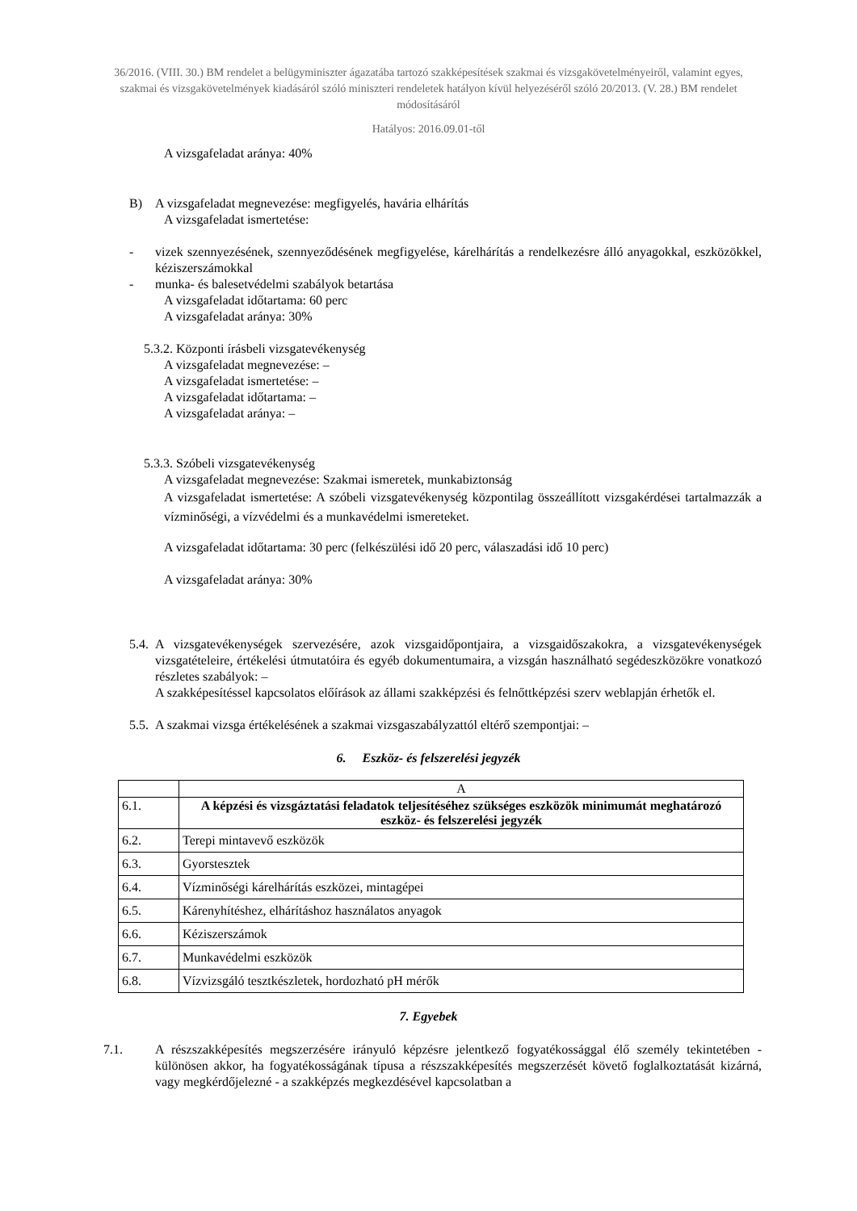36/2016. (VIII. 30.) BM rendelet a belügyminiszter ágazatába tartozó szakképesítések szakmai és vizsgakövetelményeiről, valamint egyes, szakmai és vizsgakövetelmények kiadásáról szóló miniszteri rendeletek hatályon kívül helyezéséről szóló 20/2013. (V. 28.) BM rendelet módosításáról
Hatályos: 2016.09.01-től
A vizsgafeladat aránya: 40%
B) A vizsgafeladat megnevezése: megfigyelés, havária elhárítás
A vizsgafeladat ismertetése:
- vizek szennyezésének, szennyeződésének megfigyelése, kárelhárítás a rendelkezésre álló anyagokkal, eszközökkel, kéziszerszámokkal
- munka- és balesetvédelmi szabályok betartása
A vizsgafeladat időtartama: 60 perc
A vizsgafeladat aránya: 30%
5.3.2. Központi írásbeli vizsgatevékenység
A vizsgafeladat megnevezése: –
A vizsgafeladat ismertetése: –
A vizsgafeladat időtartama: –
A vizsgafeladat aránya: –
5.3.3. Szóbeli vizsgatevékenység
A vizsgafeladat megnevezése: Szakmai ismeretek, munkabiztonság
A vizsgafeladat ismertetése: A szóbeli vizsgatevékenység központilag összeállított vizsgakérdései tartalmazzák a vízminőségi, a vízvédelmi és a munkavédelmi ismereteket.
A vizsgafeladat időtartama: 30 perc (felkészülési idő 20 perc, válaszadási idő 10 perc)
A vizsgafeladat aránya: 30%
5.4. A vizsgatevékenységek szervezésére, azok vizsgaidőpontjaira, a vizsgaidőszakokra, a vizsgatevékenységek vizsgatételeire, értékelési útmutatóira és egyéb dokumentumaira, a vizsgán használható segédeszközökre vonatkozó részletes szabályok: –
A szakképesítéssel kapcsolatos előírások az állami szakképzési és felnőttképzési szerv weblapján érhetők el.
5.5. A szakmai vizsga értékelésének a szakmai vizsgaszabályzattól eltérő szempontjai: –
6. Eszköz- és felszerelési jegyzék
| | A |
| 6.1. | A képzési és vizsgáztatási feladatok teljesítéséhez szükséges eszközök minimumát meghatározó eszköz- és felszerelési jegyzék |
| 6.2. | Terepi mintavevő eszközök |
| 6.3. | Gyorstesztek |
| 6.4. | Vízminőségi kárelhárítás eszközei, mintagépei |
| 6.5. | Kárenyhítéshez, elhárításhoz használatos anyagok |
| 6.6. | Kéziszerszámok |
| 6.7. | Munkavédelmi eszközök |
| 6.8. | Vízvizsgáló tesztkészletek, hordozható pH mérők |
7. Egyebek
7.1. A részszakképesítés megszerzésére irányuló képzésre jelentkező fogyatékossággal élő személy tekintetében - különösen akkor, ha fogyatékosságának típusa a részszakképesítés megszerzését követő foglalkoztatását kizárná, vagy megkérdőjelezné - a szakképzés megkezdésével kapcsolatban a